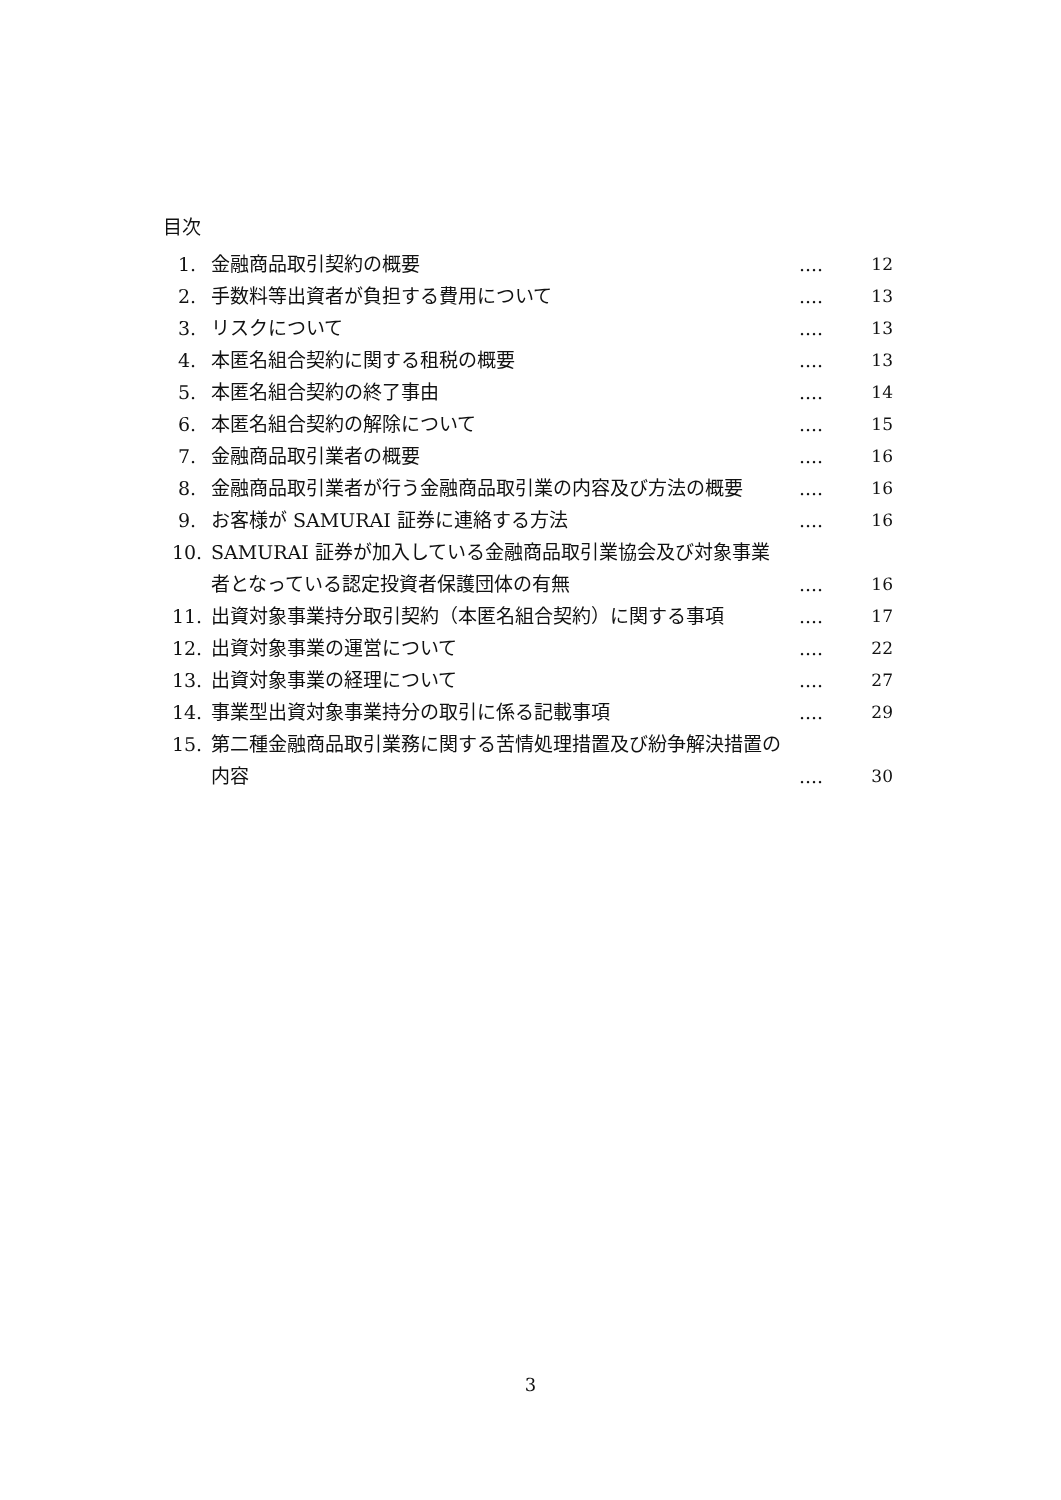目次
| 1. | 金融商品取引契約の概要 | .... | 12 |
| 2. | 手数料等出資者が負担する費用について | .... | 13 |
| 3. | リスクについて | .... | 13 |
| 4. | 本匿名組合契約に関する租税の概要 | .... | 13 |
| 5. | 本匿名組合契約の終了事由 | .... | 14 |
| 6. | 本匿名組合契約の解除について | .... | 15 |
| 7. | 金融商品取引業者の概要 | .... | 16 |
| 8. | 金融商品取引業者が行う金融商品取引業の内容及び方法の概要 | .... | 16 |
| 9. | お客様が SAMURAI 証券に連絡する方法 | .... | 16 |
| 10. | SAMURAI 証券が加入している金融商品取引業協会及び対象事業者となっている認定投資者保護団体の有無 | .... | 16 |
| 11. | 出資対象事業持分取引契約（本匿名組合契約）に関する事項 | .... | 17 |
| 12. | 出資対象事業の運営について | .... | 22 |
| 13. | 出資対象事業の経理について | .... | 27 |
| 14. | 事業型出資対象事業持分の取引に係る記載事項 | .... | 29 |
| 15. | 第二種金融商品取引業務に関する苦情処理措置及び紛争解決措置の内容 | .... | 30 |
3